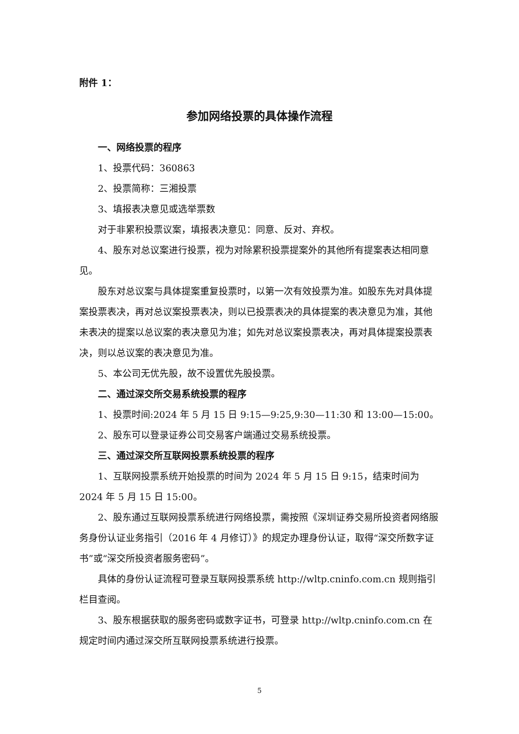附件 1：
参加网络投票的具体操作流程
一、网络投票的程序
1、投票代码：360863
2、投票简称：三湘投票
3、填报表决意见或选举票数
对于非累积投票议案，填报表决意见：同意、反对、弃权。
4、股东对总议案进行投票，视为对除累积投票提案外的其他所有提案表达相同意见。
股东对总议案与具体提案重复投票时，以第一次有效投票为准。如股东先对具体提案投票表决，再对总议案投票表决，则以已投票表决的具体提案的表决意见为准，其他未表决的提案以总议案的表决意见为准；如先对总议案投票表决，再对具体提案投票表决，则以总议案的表决意见为准。
5、本公司无优先股，故不设置优先股投票。
二、通过深交所交易系统投票的程序
1、投票时间:2024 年 5 月 15 日 9:15—9:25,9:30—11:30 和 13:00—15:00。
2、股东可以登录证券公司交易客户端通过交易系统投票。
三、通过深交所互联网投票系统投票的程序
1、互联网投票系统开始投票的时间为 2024 年 5 月 15 日 9:15，结束时间为 2024 年 5 月 15 日 15:00。
2、股东通过互联网投票系统进行网络投票，需按照《深圳证券交易所投资者网络服务身份认证业务指引（2016 年 4 月修订）》的规定办理身份认证，取得“深交所数字证书”或“深交所投资者服务密码”。
具体的身份认证流程可登录互联网投票系统 http://wltp.cninfo.com.cn 规则指引栏目查阅。
3、股东根据获取的服务密码或数字证书，可登录 http://wltp.cninfo.com.cn 在规定时间内通过深交所互联网投票系统进行投票。
5